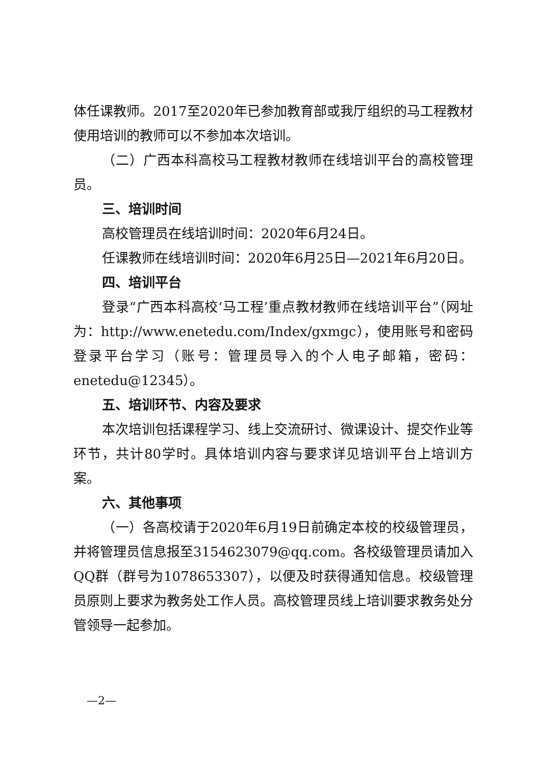体任课教师。2017至2020年已参加教育部或我厅组织的马工程教材使用培训的教师可以不参加本次培训。
（二）广西本科高校马工程教材教师在线培训平台的高校管理员。
三、培训时间
高校管理员在线培训时间：2020年6月24日。
任课教师在线培训时间：2020年6月25日—2021年6月20日。
四、培训平台
登录“广西本科高校‘马工程’重点教材教师在线培训平台”（网址为：http://www.enetedu.com/Index/gxmgc），使用账号和密码登录平台学习（账号：管理员导入的个人电子邮箱，密码：enetedu@12345）。
五、培训环节、内容及要求
本次培训包括课程学习、线上交流研讨、微课设计、提交作业等环节，共计80学时。具体培训内容与要求详见培训平台上培训方案。
六、其他事项
（一）各高校请于2020年6月19日前确定本校的校级管理员，并将管理员信息报至3154623079@qq.com。各校级管理员请加入QQ群（群号为1078653307），以便及时获得通知信息。校级管理员原则上要求为教务处工作人员。高校管理员线上培训要求教务处分管领导一起参加。
—2—